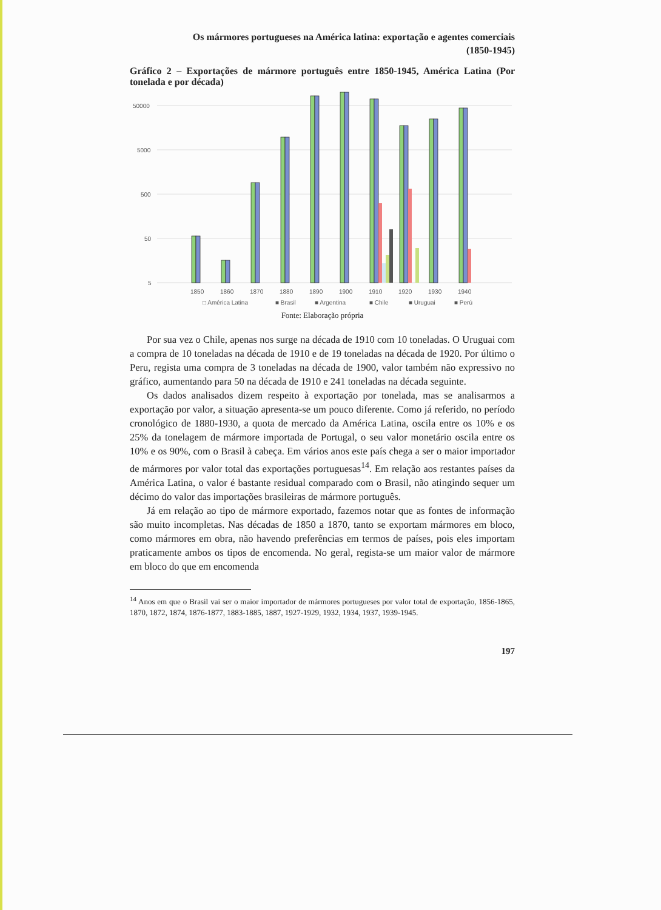Os mármores portugueses na América latina: exportação e agentes comerciais
(1850-1945)
Gráfico 2 – Exportações de mármore português entre 1850-1945, América Latina (Por tonelada e por década)
50000
5000
500
50
5
1850
1860
1870
1880
1890
1900
1910
1920
1930
1940
□ América Latina
■ Brasil
■ Argentina
■ Chile
■ Uruguai
■ Perú
Fonte: Elaboração própria
Por sua vez o Chile, apenas nos surge na década de 1910 com 10 toneladas. O Uruguai com a compra de 10 toneladas na década de 1910 e de 19 toneladas na década de 1920. Por último o Peru, regista uma compra de 3 toneladas na década de 1900, valor também não expressivo no gráfico, aumentando para 50 na década de 1910 e 241 toneladas na década seguinte.
Os dados analisados dizem respeito à exportação por tonelada, mas se analisarmos a exportação por valor, a situação apresenta-se um pouco diferente. Como já referido, no período cronológico de 1880-1930, a quota de mercado da América Latina, oscila entre os 10% e os 25% da tonelagem de mármore importada de Portugal, o seu valor monetário oscila entre os 10% e os 90%, com o Brasil à cabeça. Em vários anos este país chega a ser o maior importador de mármores por valor total das exportações portuguesas<sup>14</sup>. Em relação aos restantes países da América Latina, o valor é bastante residual comparado com o Brasil, não atingindo sequer um décimo do valor das importações brasileiras de mármore português.
Já em relação ao tipo de mármore exportado, fazemos notar que as fontes de informação são muito incompletas. Nas décadas de 1850 a 1870, tanto se exportam mármores em bloco, como mármores em obra, não havendo preferências em termos de países, pois eles importam praticamente ambos os tipos de encomenda. No geral, regista-se um maior valor de mármore em bloco do que em encomenda
<sup>14</sup> Anos em que o Brasil vai ser o maior importador de mármores portugueses por valor total de exportação, 1856-1865, 1870, 1872, 1874, 1876-1877, 1883-1885, 1887, 1927-1929, 1932, 1934, 1937, 1939-1945.
197